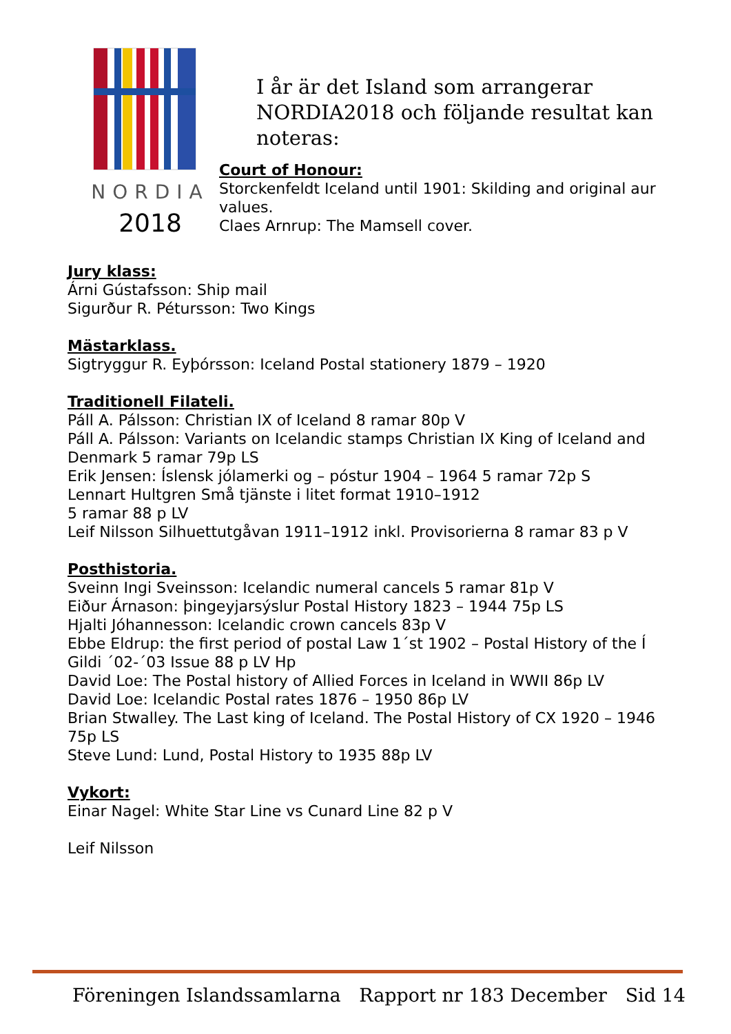NORDIA
2018
I år är det Island som arrangerar NORDIA2018 och följande resultat kan noteras:
Court of Honour:
Storckenfeldt Iceland until 1901: Skilding and original aur values.
Claes Arnrup: The Mamsell cover.
Jury klass:
Árni Gústafsson: Ship mail
Sigurður R. Pétursson: Two Kings
Mästarklass.
Sigtryggur R. Eyþórsson: Iceland Postal stationery 1879 – 1920
Traditionell Filateli.
Páll A. Pálsson: Christian IX of Iceland 8 ramar 80p V
Páll A. Pálsson: Variants on Icelandic stamps Christian IX King of Iceland and Denmark 5 ramar 79p LS
Erik Jensen: Íslensk jólamerki og – póstur 1904 – 1964 5 ramar 72p S
Lennart Hultgren Små tjänste i litet format 1910–1912
5 ramar 88 p LV
Leif Nilsson Silhuettutgåvan 1911–1912 inkl. Provisorierna 8 ramar 83 p V
Posthistoria.
Sveinn Ingi Sveinsson: Icelandic numeral cancels 5 ramar 81p V
Eiður Árnason: þingeyjarsýslur Postal History 1823 – 1944 75p LS
Hjalti Jóhannesson: Icelandic crown cancels 83p V
Ebbe Eldrup: the first period of postal Law 1´st 1902 – Postal History of the Í Gildi ´02-´03 Issue 88 p LV Hp
David Loe: The Postal history of Allied Forces in Iceland in WWII 86p LV
David Loe: Icelandic Postal rates 1876 – 1950 86p LV
Brian Stwalley. The Last king of Iceland. The Postal History of CX 1920 – 1946 75p LS
Steve Lund: Lund, Postal History to 1935 88p LV
Vykort:
Einar Nagel: White Star Line vs Cunard Line 82 p V
Leif Nilsson
Föreningen Islandssamlarna Rapport nr 183 December Sid 14